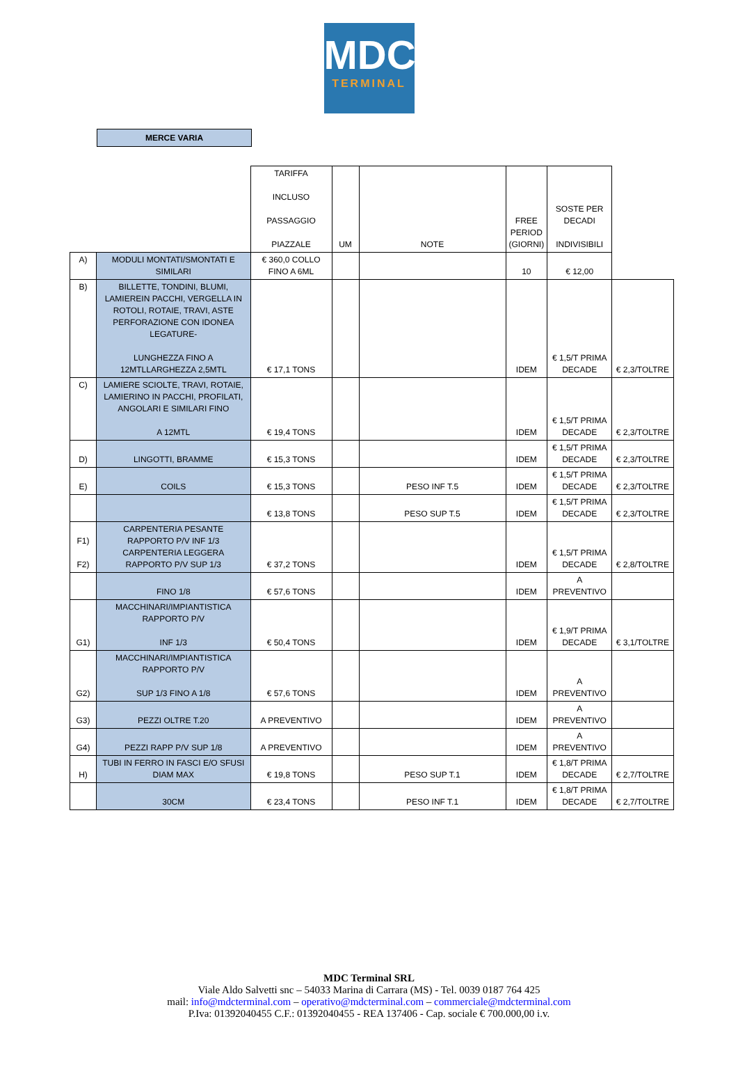MDC
TERMINAL
MERCE VARIA
| | | TARIFFA INCLUSO PASSAGGIO PIAZZALE | UM | NOTE | FREE PERIOD (GIORNI) | SOSTE PER DECADI INDIVISIBILI | |
| A) | MODULI MONTATI/SMONTATI E SIMILARI | € 360,0 COLLO FINO A 6ML | | | 10 | € 12,00 | |
| B) | BILLETTE, TONDINI, BLUMI, LAMIEREIN PACCHI, VERGELLA IN ROTOLI, ROTAIE, TRAVI, ASTE PERFORAZIONE CON IDONEA LEGATURE- LUNGHEZZA FINO A 12MTLLARGHEZZA 2,5MTL | € 17,1 TONS | | | IDEM | € 1,5/T PRIMA DECADE | € 2,3/TOLTRE |
| C) | LAMIERE SCIOLTE, TRAVI, ROTAIE, LAMIERINO IN PACCHI, PROFILATI, ANGOLARI E SIMILARI FINO A 12MTL | € 19,4 TONS | | | IDEM | € 1,5/T PRIMA DECADE | € 2,3/TOLTRE |
| D) | LINGOTTI, BRAMME | € 15,3 TONS | | | IDEM | € 1,5/T PRIMA DECADE | € 2,3/TOLTRE |
| E) | COILS | € 15,3 TONS | | PESO INF T.5 | IDEM | € 1,5/T PRIMA DECADE | € 2,3/TOLTRE |
| | | € 13,8 TONS | | PESO SUP T.5 | IDEM | € 1,5/T PRIMA DECADE | € 2,3/TOLTRE |
| F1) F2) | CARPENTERIA PESANTE RAPPORTO P/V INF 1/3 CARPENTERIA LEGGERA RAPPORTO P/V SUP 1/3 | € 37,2 TONS | | | IDEM | € 1,5/T PRIMA DECADE | € 2,8/TOLTRE |
| | FINO 1/8 | € 57,6 TONS | | | IDEM | A PREVENTIVO | |
| G1) | MACCHINARI/IMPIANTISTICA RAPPORTO P/V INF 1/3 | € 50,4 TONS | | | IDEM | € 1,9/T PRIMA DECADE | € 3,1/TOLTRE |
| G2) | MACCHINARI/IMPIANTISTICA RAPPORTO P/V SUP 1/3 FINO A 1/8 | € 57,6 TONS | | | IDEM | A PREVENTIVO | |
| G3) | PEZZI OLTRE T.20 | A PREVENTIVO | | | IDEM | A PREVENTIVO | |
| G4) | PEZZI RAPP P/V SUP 1/8 | A PREVENTIVO | | | IDEM | A PREVENTIVO | |
| H) | TUBI IN FERRO IN FASCI E/O SFUSI DIAM MAX | € 19,8 TONS | | PESO SUP T.1 | IDEM | € 1,8/T PRIMA DECADE | € 2,7/TOLTRE |
| | 30CM | € 23,4 TONS | | PESO INF T.1 | IDEM | € 1,8/T PRIMA DECADE | € 2,7/TOLTRE |
MDC Terminal SRL
Viale Aldo Salvetti snc – 54033 Marina di Carrara (MS) - Tel. 0039 0187 764 425
mail: info@mdcterminal.com – operativo@mdcterminal.com – commerciale@mdcterminal.com
P.Iva: 01392040455 C.F.: 01392040455 - REA 137406 - Cap. sociale € 700.000,00 i.v.